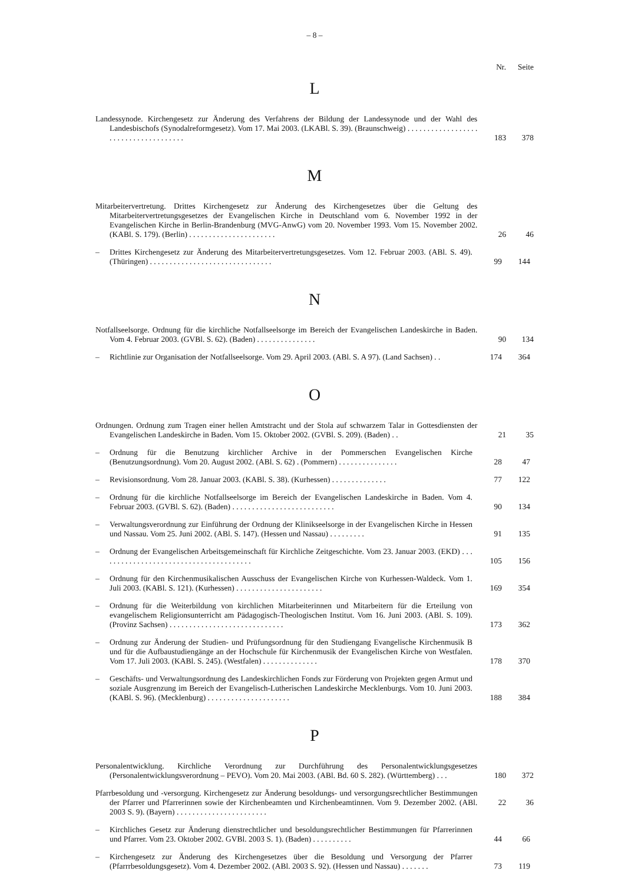– 8 –
Nr. Seite
L
Landessynode. Kirchengesetz zur Änderung des Verfahrens der Bildung der Landessynode und der Wahl des Landesbischofs (Synodalreformgesetz). Vom 17. Mai 2003. (LKABl. S. 39). (Braunschweig) . . . . . . . . . . . . . . . . . . . . . . . . . . . . . . . . . . . . .
183 378
M
Mitarbeitervertretung. Drittes Kirchengesetz zur Änderung des Kirchengesetzes über die Geltung des Mitarbeitervertretungsgesetzes der Evangelischen Kirche in Deutschland vom 6. November 1992 in der Evangelischen Kirche in Berlin-Brandenburg (MVG-AnwG) vom 20. November 1993. Vom 15. November 2002. (KABl. S. 179). (Berlin) . . . . . . . . . . . . . . . . . . . . . .
26 46
– Drittes Kirchengesetz zur Änderung des Mitarbeitervertretungsgesetzes. Vom 12. Februar 2003. (ABl. S. 49). (Thüringen) . . . . . . . . . . . . . . . . . . . . . . . . . . . . . . .
99 144
N
Notfallseelsorge. Ordnung für die kirchliche Notfallseelsorge im Bereich der Evangelischen Landeskirche in Baden. Vom 4. Februar 2003. (GVBl. S. 62). (Baden) . . . . . . . . . . . . . . .
90 134
– Richtlinie zur Organisation der Notfallseelsorge. Vom 29. April 2003. (ABl. S. A 97). (Land Sachsen) . .
174 364
O
Ordnungen. Ordnung zum Tragen einer hellen Amtstracht und der Stola auf schwarzem Talar in Gottesdiensten der Evangelischen Landeskirche in Baden. Vom 15. Oktober 2002. (GVBl. S. 209). (Baden) . .
21 35
– Ordnung für die Benutzung kirchlicher Archive in der Pommerschen Evangelischen Kirche (Benutzungsordnung). Vom 20. August 2002. (ABl. S. 62) . (Pommern) . . . . . . . . . . . . . . .
28 47
– Revisionsordnung. Vom 28. Januar 2003. (KABl. S. 38). (Kurhessen) . . . . . . . . . . . . . .
77 122
– Ordnung für die kirchliche Notfallseelsorge im Bereich der Evangelischen Landeskirche in Baden. Vom 4. Februar 2003. (GVBl. S. 62). (Baden) . . . . . . . . . . . . . . . . . . . . . . . . . .
90 134
– Verwaltungsverordnung zur Einführung der Ordnung der Klinikseelsorge in der Evangelischen Kirche in Hessen und Nassau. Vom 25. Juni 2002. (ABl. S. 147). (Hessen und Nassau) . . . . . . . . .
91 135
– Ordnung der Evangelischen Arbeitsgemeinschaft für Kirchliche Zeitgeschichte. Vom 23. Januar 2003. (EKD) . . . . . . . . . . . . . . . . . . . . . . . . . . . . . . . . . . . . . . .
105 156
– Ordnung für den Kirchenmusikalischen Ausschuss der Evangelischen Kirche von Kurhessen-Waldeck. Vom 1. Juli 2003. (KABl. S. 121). (Kurhessen) . . . . . . . . . . . . . . . . . . . . . .
169 354
– Ordnung für die Weiterbildung von kirchlichen Mitarbeiterinnen und Mitarbeitern für die Erteilung von evangelischem Religionsunterricht am Pädagogisch-Theologischen Institut. Vom 16. Juni 2003. (ABl. S. 109). (Provinz Sachsen) . . . . . . . . . . . . . . . . . . . . . . . . . . . . .
173 362
– Ordnung zur Änderung der Studien- und Prüfungsordnung für den Studiengang Evangelische Kirchenmusik B und für die Aufbaustudiengänge an der Hochschule für Kirchenmusik der Evangelischen Kirche von Westfalen. Vom 17. Juli 2003. (KABl. S. 245). (Westfalen) . . . . . . . . . . . . . .
178 370
– Geschäfts- und Verwaltungsordnung des Landeskirchlichen Fonds zur Förderung von Projekten gegen Armut und soziale Ausgrenzung im Bereich der Evangelisch-Lutherischen Landeskirche Mecklenburgs. Vom 10. Juni 2003. (KABl. S. 96). (Mecklenburg) . . . . . . . . . . . . . . . . . . . . .
188 384
P
Personalentwicklung. Kirchliche Verordnung zur Durchführung des Personalentwicklungsgesetzes (Personalentwicklungsverordnung – PEVO). Vom 20. Mai 2003. (ABl. Bd. 60 S. 282). (Württemberg) . . .
180 372
Pfarrbesoldung und -versorgung. Kirchengesetz zur Änderung besoldungs- und versorgungsrechtlicher Bestimmungen der Pfarrer und Pfarrerinnen sowie der Kirchenbeamten und Kirchenbeamtinnen. Vom 9. Dezember 2002. (ABl. 2003 S. 9). (Bayern) . . . . . . . . . . . . . . . . . . . . . . .
22 36
– Kirchliches Gesetz zur Änderung dienstrechtlicher und besoldungsrechtlicher Bestimmungen für Pfarrerinnen und Pfarrer. Vom 23. Oktober 2002. GVBl. 2003 S. 1). (Baden) . . . . . . . . . .
44 66
– Kirchengesetz zur Änderung des Kirchengesetzes über die Besoldung und Versorgung der Pfarrer (Pfarrrbesoldungsgesetz). Vom 4. Dezember 2002. (ABl. 2003 S. 92). (Hessen und Nassau) . . . . . . .
73 119